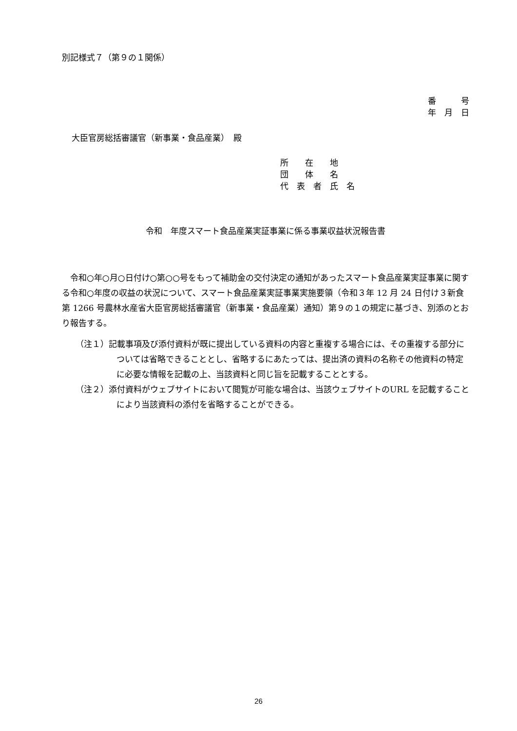別記様式７（第９の１関係）
番　　　号
年　月　日
大臣官房総括審議官（新事業・食品産業）　殿
所　　在　　地
団　　体　　名
代　表　者　氏　名
令和　年度スマート食品産業実証事業に係る事業収益状況報告書
令和○年○月○日付け○第○○号をもって補助金の交付決定の通知があったスマート食品産業実証事業に関する令和○年度の収益の状況について、スマート食品産業実証事業実施要領（令和３年 12 月 24 日付け３新食第 1266 号農林水産省大臣官房総括審議官（新事業・食品産業）通知）第９の１の規定に基づき、別添のとおり報告する。
（注１）記載事項及び添付資料が既に提出している資料の内容と重複する場合には、その重複する部分については省略できることとし、省略するにあたっては、提出済の資料の名称その他資料の特定に必要な情報を記載の上、当該資料と同じ旨を記載することとする。
（注２）添付資料がウェブサイトにおいて閲覧が可能な場合は、当該ウェブサイトのURL を記載することにより当該資料の添付を省略することができる。
26